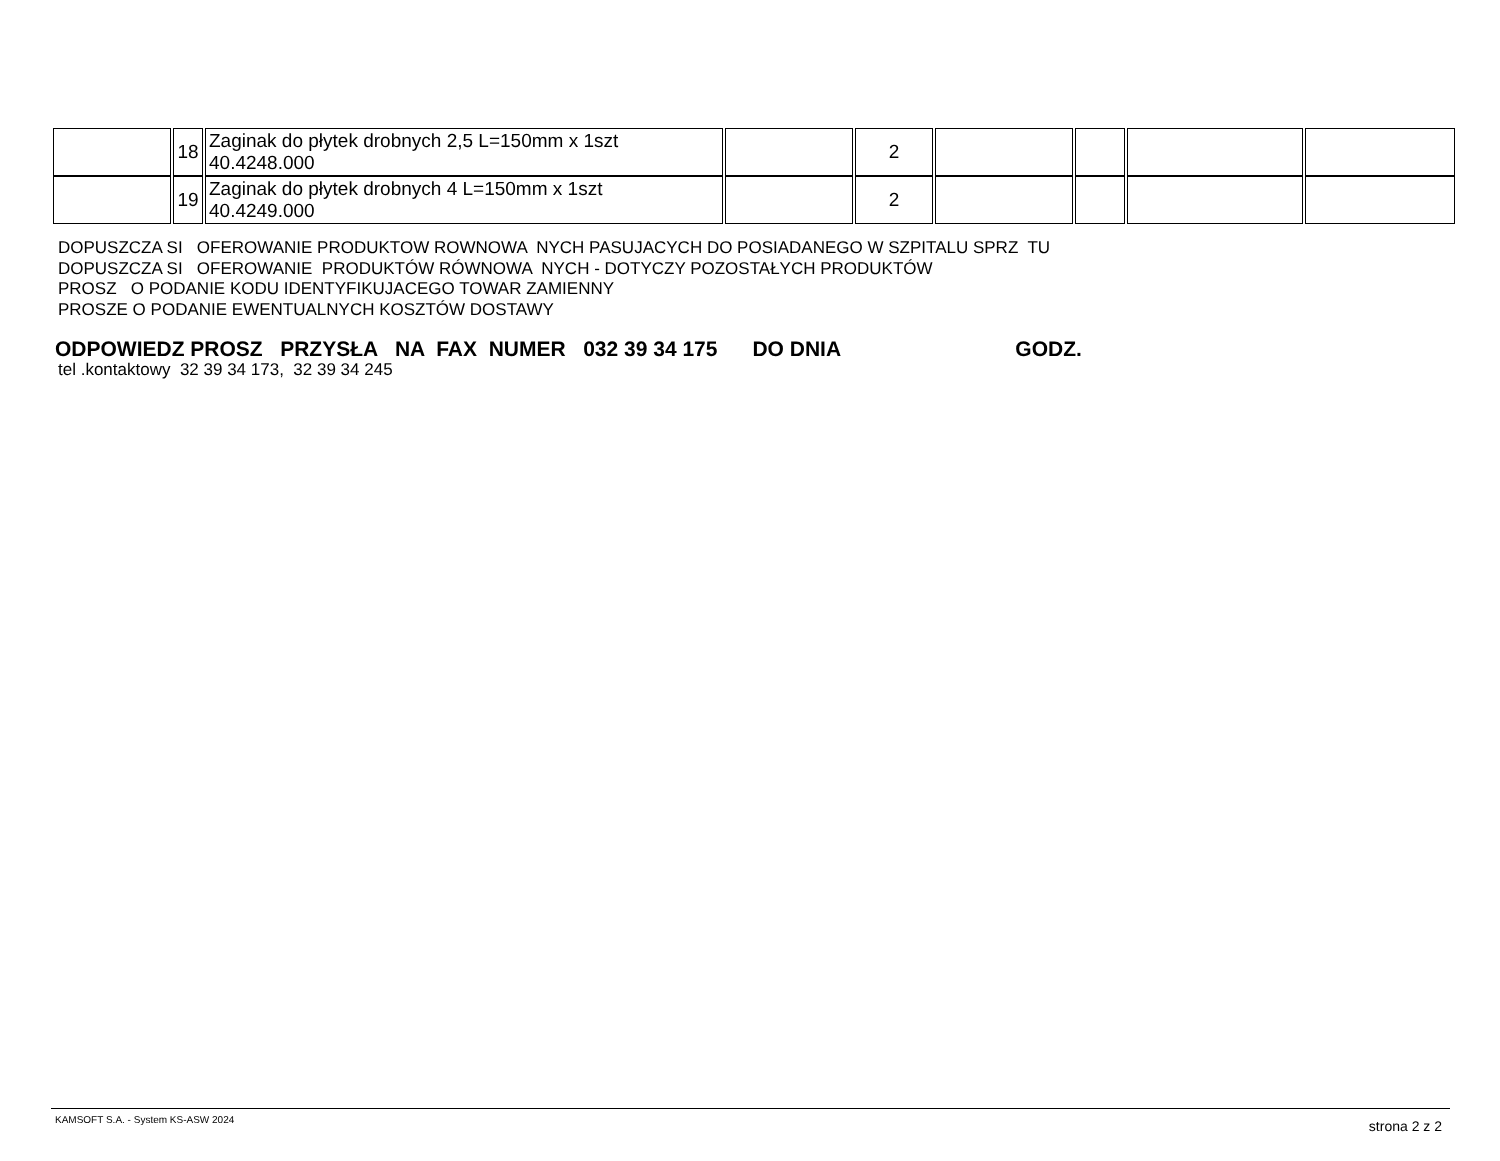| | 18 | Zaginak do płytek drobnych 2,5 L=150mm x 1szt 40.4248.000 | | 2 | | | | |
| | 19 | Zaginak do płytek drobnych 4 L=150mm x 1szt 40.4249.000 | | 2 | | | | |
DOPUSZCZA SI OFEROWANIE PRODUKTOW ROWNOWA NYCH PASUJACYCH DO POSIADANEGO W SZPITALU SPRZ TU DOPUSZCZA SI OFEROWANIE PRODUKTÓW RÓWNOWA NYCH - DOTYCZY POZOSTAŁYCH PRODUKTÓW PROSZ O PODANIE KODU IDENTYFIKUJACEGO TOWAR ZAMIENNY PROSZE O PODANIE EWENTUALNYCH KOSZTÓW DOSTAWY
ODPOWIEDZ PROSZ PRZYSŁA NA FAX NUMER 032 39 34 175 DO DNIA GODZ.
tel .kontaktowy 32 39 34 173, 32 39 34 245
KAMSOFT S.A. - System KS-ASW 2024 strona 2 z 2